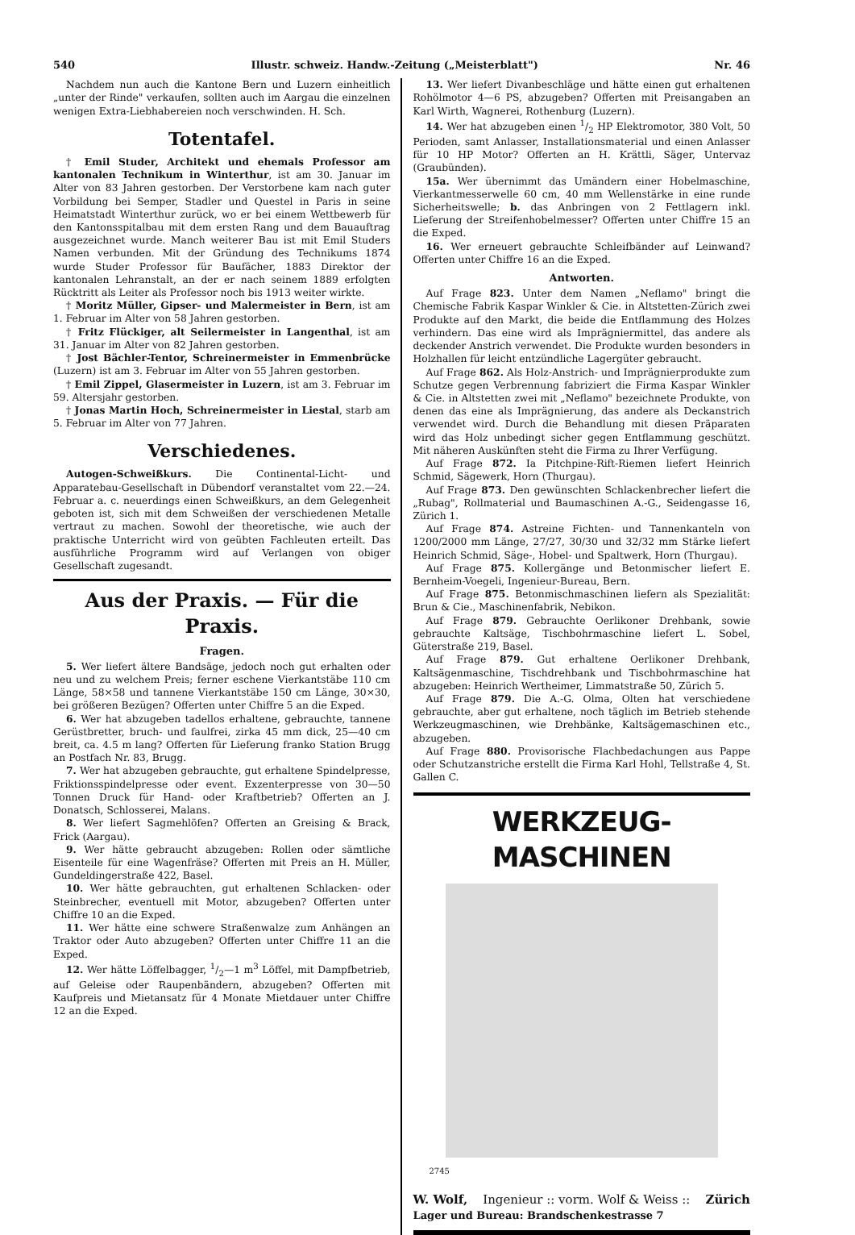540 Illustr. schweiz. Handw.-Zeitung („Meisterblatt") Nr. 46
Nachdem nun auch die Kantone Bern und Luzern einheitlich „unter der Rinde" verkaufen, sollten auch im Aargau die einzelnen wenigen Extra-Liebhabereien noch verschwinden. H. Sch.
Totentafel.
† Emil Studer, Architekt und ehemals Professor am kantonalen Technikum in Winterthur, ist am 30. Januar im Alter von 83 Jahren gestorben. Der Verstorbene kam nach guter Vorbildung bei Semper, Stadler und Questel in Paris in seine Heimatstadt Winterthur zurück, wo er bei einem Wettbewerb für den Kantonsspitalbau mit dem ersten Rang und dem Bauauftrag ausgezeichnet wurde. Manch weiterer Bau ist mit Emil Studers Namen verbunden. Mit der Gründung des Technikums 1874 wurde Studer Professor für Baufächer, 1883 Direktor der kantonalen Lehranstalt, an der er nach seinem 1889 erfolgten Rücktritt als Leiter als Professor noch bis 1913 weiter wirkte.
† Moritz Müller, Gipser- und Malermeister in Bern, ist am 1. Februar im Alter von 58 Jahren gestorben.
† Fritz Flückiger, alt Seilermeister in Langenthal, ist am 31. Januar im Alter von 82 Jahren gestorben.
† Jost Bächler-Tentor, Schreinermeister in Emmenbrücke (Luzern) ist am 3. Februar im Alter von 55 Jahren gestorben.
† Emil Zippel, Glasermeister in Luzern, ist am 3. Februar im 59. Altersjahr gestorben.
† Jonas Martin Hoch, Schreinermeister in Liestal, starb am 5. Februar im Alter von 77 Jahren.
Verschiedenes.
Autogen-Schweißkurs. Die Continental-Licht- und Apparatebau-Gesellschaft in Dübendorf veranstaltet vom 22.—24. Februar a. c. neuerdings einen Schweißkurs, an dem Gelegenheit geboten ist, sich mit dem Schweißen der verschiedenen Metalle vertraut zu machen. Sowohl der theoretische, wie auch der praktische Unterricht wird von geübten Fachleuten erteilt. Das ausführliche Programm wird auf Verlangen von obiger Gesellschaft zugesandt.
Aus der Praxis. — Für die Praxis.
Fragen.
5. Wer liefert ältere Bandsäge, jedoch noch gut erhalten oder neu und zu welchem Preis; ferner eschene Vierkantstäbe 110 cm Länge, 58×58 und tannene Vierkantstäbe 150 cm Länge, 30×30, bei größeren Bezügen? Offerten unter Chiffre 5 an die Exped.
6. Wer hat abzugeben tadellos erhaltene, gebrauchte, tannene Gerüstbretter, bruch- und faulfrei, zirka 45 mm dick, 25—40 cm breit, ca. 4.5 m lang? Offerten für Lieferung franko Station Brugg an Postfach Nr. 83, Brugg.
7. Wer hat abzugeben gebrauchte, gut erhaltene Spindelpresse, Friktionsspindelpresse oder event. Exzenterpresse von 30—50 Tonnen Druck für Hand- oder Kraftbetrieb? Offerten an J. Donatsch, Schlosserei, Malans.
8. Wer liefert Sagmehlöfen? Offerten an Greising & Brack, Frick (Aargau).
9. Wer hätte gebraucht abzugeben: Rollen oder sämtliche Eisenteile für eine Wagenfräse? Offerten mit Preis an H. Müller, Gundeldingerstraße 422, Basel.
10. Wer hätte gebrauchten, gut erhaltenen Schlacken- oder Steinbrecher, eventuell mit Motor, abzugeben? Offerten unter Chiffre 10 an die Exped.
11. Wer hätte eine schwere Straßenwalze zum Anhängen an Traktor oder Auto abzugeben? Offerten unter Chiffre 11 an die Exped.
12. Wer hätte Löffelbagger, 1/2—1 m<sup>3</sup> Löffel, mit Dampfbetrieb, auf Geleise oder Raupenbändern, abzugeben? Offerten mit Kaufpreis und Mietansatz für 4 Monate Mietdauer unter Chiffre 12 an die Exped.
13. Wer liefert Divanbeschläge und hätte einen gut erhaltenen Rohölmotor 4—6 PS, abzugeben? Offerten mit Preisangaben an Karl Wirth, Wagnerei, Rothenburg (Luzern).
14. Wer hat abzugeben einen 1/2 HP Elektromotor, 380 Volt, 50 Perioden, samt Anlasser, Installationsmaterial und einen Anlasser für 10 HP Motor? Offerten an H. Krättli, Säger, Untervaz (Graubünden).
15a. Wer übernimmt das Umändern einer Hobelmaschine, Vierkantmesserwelle 60 cm, 40 mm Wellenstärke in eine runde Sicherheitswelle; b. das Anbringen von 2 Fettlagern inkl. Lieferung der Streifenhobelmesser? Offerten unter Chiffre 15 an die Exped.
16. Wer erneuert gebrauchte Schleifbänder auf Leinwand? Offerten unter Chiffre 16 an die Exped.
Antworten.
Auf Frage 823. Unter dem Namen „Neflamo" bringt die Chemische Fabrik Kaspar Winkler & Cie. in Altstetten-Zürich zwei Produkte auf den Markt, die beide die Entflammung des Holzes verhindern. Das eine wird als Imprägniermittel, das andere als deckender Anstrich verwendet. Die Produkte wurden besonders in Holzhallen für leicht entzündliche Lagergüter gebraucht.
Auf Frage 862. Als Holz-Anstrich- und Imprägnierprodukte zum Schutze gegen Verbrennung fabriziert die Firma Kaspar Winkler & Cie. in Altstetten zwei mit „Neflamo" bezeichnete Produkte, von denen das eine als Imprägnierung, das andere als Deckanstrich verwendet wird. Durch die Behandlung mit diesen Präparaten wird das Holz unbedingt sicher gegen Entflammung geschützt. Mit näheren Auskünften steht die Firma zu Ihrer Verfügung.
Auf Frage 872. Ia Pitchpine-Rift-Riemen liefert Heinrich Schmid, Sägewerk, Horn (Thurgau).
Auf Frage 873. Den gewünschten Schlackenbrecher liefert die „Rubag", Rollmaterial und Baumaschinen A.-G., Seidengasse 16, Zürich 1.
Auf Frage 874. Astreine Fichten- und Tannenkanteln von 1200/2000 mm Länge, 27/27, 30/30 und 32/32 mm Stärke liefert Heinrich Schmid, Säge-, Hobel- und Spaltwerk, Horn (Thurgau).
Auf Frage 875. Kollergänge und Betonmischer liefert E. Bernheim-Voegeli, Ingenieur-Bureau, Bern.
Auf Frage 875. Betonmischmaschinen liefern als Spezialität: Brun & Cie., Maschinenfabrik, Nebikon.
Auf Frage 879. Gebrauchte Oerlikoner Drehbank, sowie gebrauchte Kaltsäge, Tischbohrmaschine liefert L. Sobel, Güterstraße 219, Basel.
Auf Frage 879. Gut erhaltene Oerlikoner Drehbank, Kaltsägenmaschine, Tischdrehbank und Tischbohrmaschine hat abzugeben: Heinrich Wertheimer, Limmatstraße 50, Zürich 5.
Auf Frage 879. Die A.-G. Olma, Olten hat verschiedene gebrauchte, aber gut erhaltene, noch täglich im Betrieb stehende Werkzeugmaschinen, wie Drehbänke, Kaltsägemaschinen etc., abzugeben.
Auf Frage 880. Provisorische Flachbedachungen aus Pappe oder Schutzanstriche erstellt die Firma Karl Hohl, Tellstraße 4, St. Gallen C.
WERKZEUG-MASCHINEN
2745
W. Wolf, Ingenieur :: vorm. Wolf & Weiss :: Zürich
Lager und Bureau: Brandschenkestrasse 7